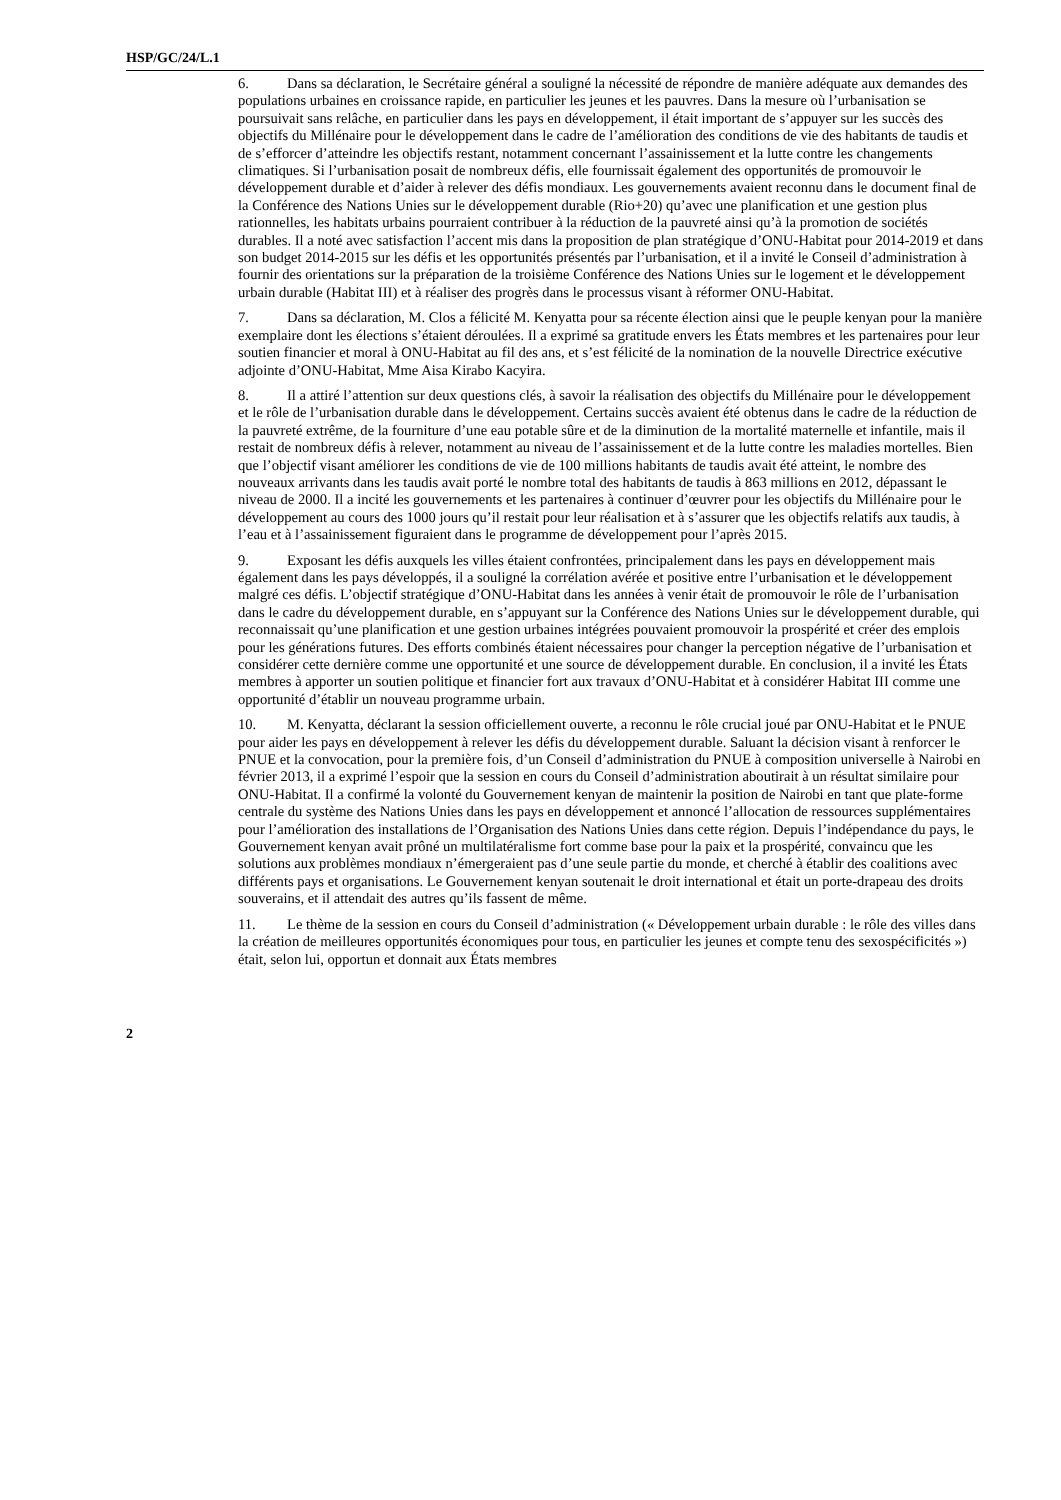HSP/GC/24/L.1
6. Dans sa déclaration, le Secrétaire général a souligné la nécessité de répondre de manière adéquate aux demandes des populations urbaines en croissance rapide, en particulier les jeunes et les pauvres. Dans la mesure où l’urbanisation se poursuivait sans relâche, en particulier dans les pays en développement, il était important de s’appuyer sur les succès des objectifs du Millénaire pour le développement dans le cadre de l’amélioration des conditions de vie des habitants de taudis et de s’efforcer d’atteindre les objectifs restant, notamment concernant l’assainissement et la lutte contre les changements climatiques. Si l’urbanisation posait de nombreux défis, elle fournissait également des opportunités de promouvoir le développement durable et d’aider à relever des défis mondiaux. Les gouvernements avaient reconnu dans le document final de la Conférence des Nations Unies sur le développement durable (Rio+20) qu’avec une planification et une gestion plus rationnelles, les habitats urbains pourraient contribuer à la réduction de la pauvreté ainsi qu’à la promotion de sociétés durables. Il a noté avec satisfaction l’accent mis dans la proposition de plan stratégique d’ONU-Habitat pour 2014-2019 et dans son budget 2014-2015 sur les défis et les opportunités présentés par l’urbanisation, et il a invité le Conseil d’administration à fournir des orientations sur la préparation de la troisième Conférence des Nations Unies sur le logement et le développement urbain durable (Habitat III) et à réaliser des progrès dans le processus visant à réformer ONU-Habitat.
7. Dans sa déclaration, M. Clos a félicité M. Kenyatta pour sa récente élection ainsi que le peuple kenyan pour la manière exemplaire dont les élections s’étaient déroulées. Il a exprimé sa gratitude envers les États membres et les partenaires pour leur soutien financier et moral à ONU-Habitat au fil des ans, et s’est félicité de la nomination de la nouvelle Directrice exécutive adjointe d’ONU-Habitat, Mme Aisa Kirabo Kacyira.
8. Il a attiré l’attention sur deux questions clés, à savoir la réalisation des objectifs du Millénaire pour le développement et le rôle de l’urbanisation durable dans le développement. Certains succès avaient été obtenus dans le cadre de la réduction de la pauvreté extrême, de la fourniture d’une eau potable sûre et de la diminution de la mortalité maternelle et infantile, mais il restait de nombreux défis à relever, notamment au niveau de l’assainissement et de la lutte contre les maladies mortelles. Bien que l’objectif visant améliorer les conditions de vie de 100 millions habitants de taudis avait été atteint, le nombre des nouveaux arrivants dans les taudis avait porté le nombre total des habitants de taudis à 863 millions en 2012, dépassant le niveau de 2000. Il a incité les gouvernements et les partenaires à continuer d’œuvrer pour les objectifs du Millénaire pour le développement au cours des 1000 jours qu’il restait pour leur réalisation et à s’assurer que les objectifs relatifs aux taudis, à l’eau et à l’assainissement figuraient dans le programme de développement pour l’après 2015.
9. Exposant les défis auxquels les villes étaient confrontées, principalement dans les pays en développement mais également dans les pays développés, il a souligné la corrélation avérée et positive entre l’urbanisation et le développement malgré ces défis. L’objectif stratégique d’ONU-Habitat dans les années à venir était de promouvoir le rôle de l’urbanisation dans le cadre du développement durable, en s’appuyant sur la Conférence des Nations Unies sur le développement durable, qui reconnaissait qu’une planification et une gestion urbaines intégrées pouvaient promouvoir la prospérité et créer des emplois pour les générations futures. Des efforts combinés étaient nécessaires pour changer la perception négative de l’urbanisation et considérer cette dernière comme une opportunité et une source de développement durable. En conclusion, il a invité les États membres à apporter un soutien politique et financier fort aux travaux d’ONU-Habitat et à considérer Habitat III comme une opportunité d’établir un nouveau programme urbain.
10. M. Kenyatta, déclarant la session officiellement ouverte, a reconnu le rôle crucial joué par ONU-Habitat et le PNUE pour aider les pays en développement à relever les défis du développement durable. Saluant la décision visant à renforcer le PNUE et la convocation, pour la première fois, d’un Conseil d’administration du PNUE à composition universelle à Nairobi en février 2013, il a exprimé l’espoir que la session en cours du Conseil d’administration aboutirait à un résultat similaire pour ONU-Habitat. Il a confirmé la volonté du Gouvernement kenyan de maintenir la position de Nairobi en tant que plate-forme centrale du système des Nations Unies dans les pays en développement et annoncé l’allocation de ressources supplémentaires pour l’amélioration des installations de l’Organisation des Nations Unies dans cette région. Depuis l’indépendance du pays, le Gouvernement kenyan avait prôné un multilatéralisme fort comme base pour la paix et la prospérité, convaincu que les solutions aux problèmes mondiaux n’émergeraient pas d’une seule partie du monde, et cherché à établir des coalitions avec différents pays et organisations. Le Gouvernement kenyan soutenait le droit international et était un porte-drapeau des droits souverains, et il attendait des autres qu’ils fassent de même.
11. Le thème de la session en cours du Conseil d’administration (« Développement urbain durable : le rôle des villes dans la création de meilleures opportunités économiques pour tous, en particulier les jeunes et compte tenu des sexospécificités ») était, selon lui, opportun et donnait aux États membres
2